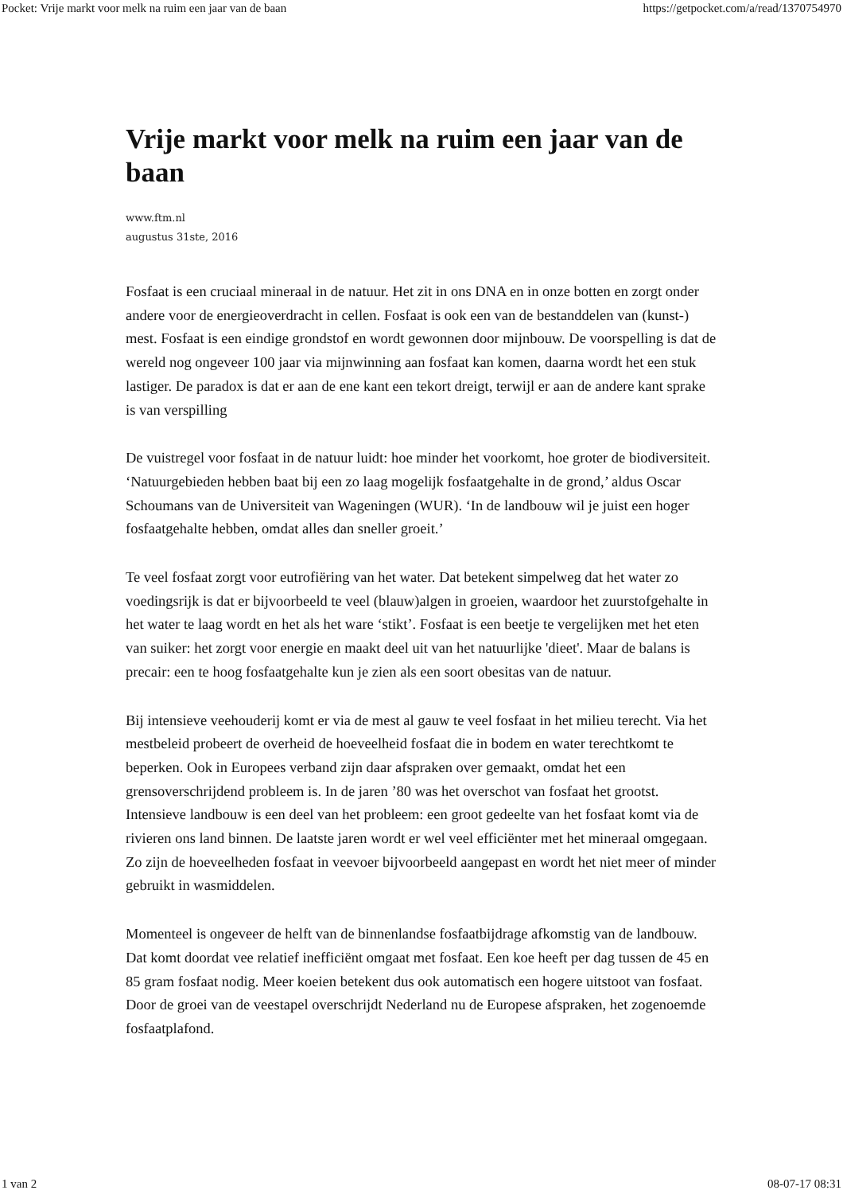Pocket: Vrije markt voor melk na ruim een jaar van de baan https://getpocket.com/a/read/1370754970
Vrije markt voor melk na ruim een jaar van de baan
www.ftm.nl
augustus 31ste, 2016
Fosfaat is een cruciaal mineraal in de natuur. Het zit in ons DNA en in onze botten en zorgt onder andere voor de energieoverdracht in cellen. Fosfaat is ook een van de bestanddelen van (kunst-) mest. Fosfaat is een eindige grondstof en wordt gewonnen door mijnbouw. De voorspelling is dat de wereld nog ongeveer 100 jaar via mijnwinning aan fosfaat kan komen, daarna wordt het een stuk lastiger. De paradox is dat er aan de ene kant een tekort dreigt, terwijl er aan de andere kant sprake is van verspilling
De vuistregel voor fosfaat in de natuur luidt: hoe minder het voorkomt, hoe groter de biodiversiteit. ‘Natuurgebieden hebben baat bij een zo laag mogelijk fosfaatgehalte in de grond,’ aldus Oscar Schoumans van de Universiteit van Wageningen (WUR). ‘In de landbouw wil je juist een hoger fosfaatgehalte hebben, omdat alles dan sneller groeit.’
Te veel fosfaat zorgt voor eutrofiëring van het water. Dat betekent simpelweg dat het water zo voedingsrijk is dat er bijvoorbeeld te veel (blauw)algen in groeien, waardoor het zuurstofgehalte in het water te laag wordt en het als het ware ‘stikt’. Fosfaat is een beetje te vergelijken met het eten van suiker: het zorgt voor energie en maakt deel uit van het natuurlijke 'dieet'. Maar de balans is precair: een te hoog fosfaatgehalte kun je zien als een soort obesitas van de natuur.
Bij intensieve veehouderij komt er via de mest al gauw te veel fosfaat in het milieu terecht. Via het mestbeleid probeert de overheid de hoeveelheid fosfaat die in bodem en water terechtkomt te beperken. Ook in Europees verband zijn daar afspraken over gemaakt, omdat het een grensoverschrijdend probleem is. In de jaren ’80 was het overschot van fosfaat het grootst. Intensieve landbouw is een deel van het probleem: een groot gedeelte van het fosfaat komt via de rivieren ons land binnen. De laatste jaren wordt er wel veel efficiënter met het mineraal omgegaan. Zo zijn de hoeveelheden fosfaat in veevoer bijvoorbeeld aangepast en wordt het niet meer of minder gebruikt in wasmiddelen.
Momenteel is ongeveer de helft van de binnenlandse fosfaatbijdrage afkomstig van de landbouw. Dat komt doordat vee relatief inefficiënt omgaat met fosfaat. Een koe heeft per dag tussen de 45 en 85 gram fosfaat nodig. Meer koeien betekent dus ook automatisch een hogere uitstoot van fosfaat. Door de groei van de veestapel overschrijdt Nederland nu de Europese afspraken, het zogenoemde fosfaatplafond.
1 van 2 08-07-17 08:31